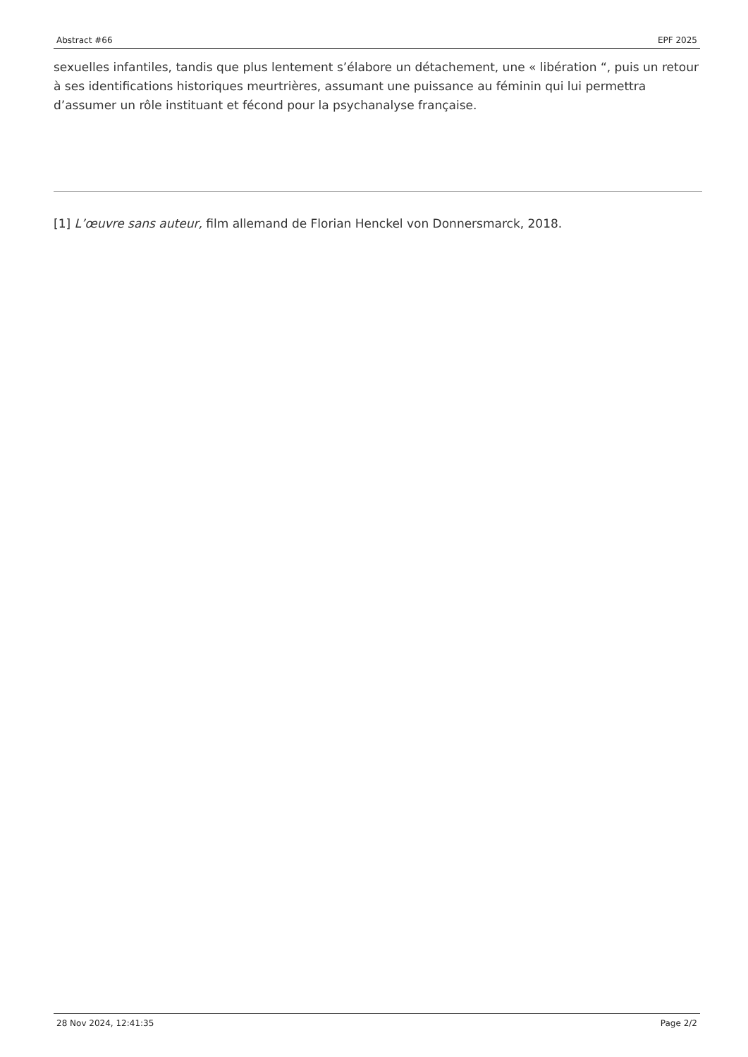Abstract #66 EPF 2025
sexuelles infantiles, tandis que plus lentement s’élabore un détachement, une « libération “, puis un retour à ses identifications historiques meurtrières, assumant une puissance au féminin qui lui permettra d’assumer un rôle instituant et fécond pour la psychanalyse française.
[1] L’œuvre sans auteur, film allemand de Florian Henckel von Donnersmarck, 2018.
28 Nov 2024, 12:41:35 Page 2/2